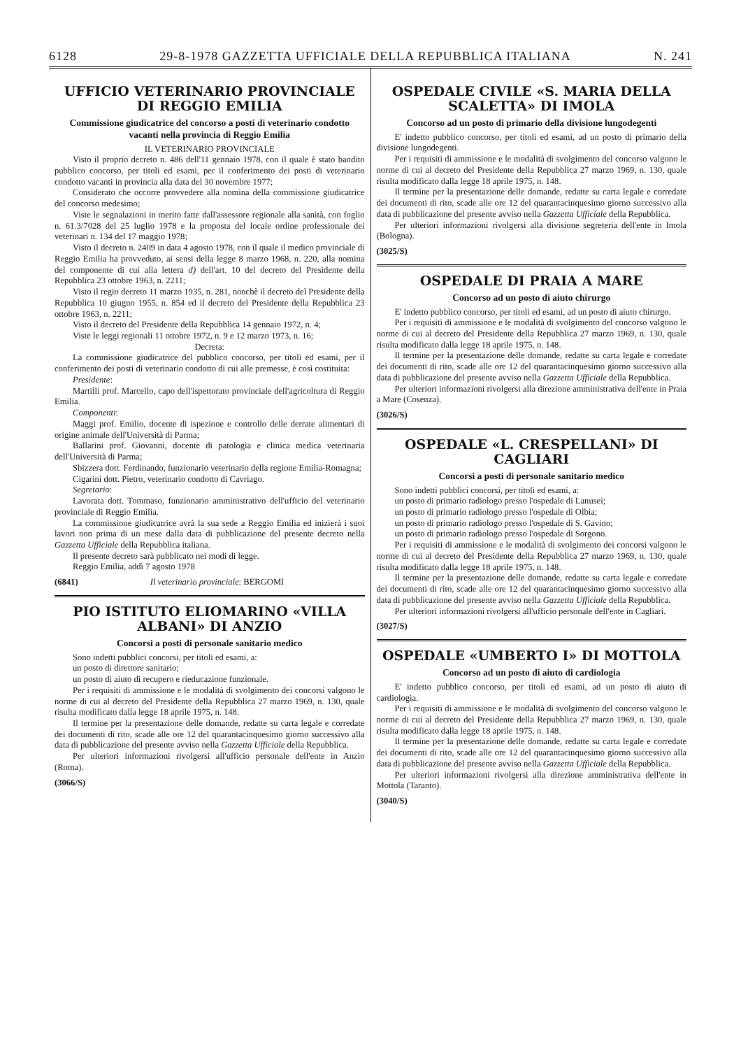6128 29-8-1978 GAZZETTA UFFICIALE DELLA REPUBBLICA ITALIANA N. 241
UFFICIO VETERINARIO PROVINCIALE DI REGGIO EMILIA
Commissione giudicatrice del concorso a posti di veterinario condotto vacanti nella provincia di Reggio Emilia
IL VETERINARIO PROVINCIALE
Visto il proprio decreto n. 486 dell'11 gennaio 1978, con il quale è stato bandito pubblico concorso, per titoli ed esami, per il conferimento dei posti di veterinario condotto vacanti in provincia alla data del 30 novembre 1977;
Considerato che occorre provvedere alla nomina della commissione giudicatrice del concorso medesimo;
Viste le segnalazioni in merito fatte dall'assessore regionale alla sanità, con foglio n. 61.3/7028 del 25 luglio 1978 e la proposta del locale ordine professionale dei veterinari n. 134 del 17 maggio 1978;
Visto il decreto n. 2409 in data 4 agosto 1978, con il quale il medico provinciale di Reggio Emilia ha provveduto, ai sensi della legge 8 marzo 1968, n. 220, alla nomina del componente di cui alla lettera d) dell'art. 10 del decreto del Presidente della Repubblica 23 ottobre 1963, n. 2211;
Visto il regio decreto 11 marzo 1935, n. 281, nonchè il decreto del Presidente della Repubblica 10 giugno 1955, n. 854 ed il decreto del Presidente della Repubblica 23 ottobre 1963, n. 2211;
Visto il decreto del Presidente della Repubblica 14 gennaio 1972, n. 4;
Viste le leggi regionali 11 ottobre 1972, n. 9 e 12 marzo 1973, n. 16;
Decreta:
La commissione giudicatrice del pubblico concorso, per titoli ed esami, per il conferimento dei posti di veterinario condotto di cui alle premesse, è così costituita:
Presidente:
Martilli prof. Marcello, capo dell'ispettorato provinciale dell'agricoltura di Reggio Emilia.
Componenti:
Maggi prof. Emilio, docente di ispezione e controllo delle derrate alimentari di origine animale dell'Università di Parma;
Ballarini prof. Giovanni, docente di patologia e clinica medica veterinaria dell'Università di Parma;
Sbizzera dott. Ferdinando, funzionario veterinario della regione Emilia-Romagna;
Cigarini dott. Pietro, veterinario condotto di Cavriago.
Segretario:
Lavorata dott. Tommaso, funzionario amministrativo dell'ufficio del veterinario provinciale di Reggio Emilia.
La commissione giudicatrice avrà la sua sede a Reggio Emilia ed inizierà i suoi lavori non prima di un mese dalla data di pubblicazione del presente decreto nella Gazzetta Ufficiale della Repubblica italiana.
Il presente decreto sarà pubblicato nei modi di legge.
Reggio Emilia, addì 7 agosto 1978
(6841) Il veterinario provinciale: BERGOMI
PIO ISTITUTO ELIOMARINO «VILLA ALBANI» DI ANZIO
Concorsi a posti di personale sanitario medico
Sono indetti pubblici concorsi, per titoli ed esami, a:
un posto di direttore sanitario;
un posto di aiuto di recupero e rieducazione funzionale.
Per i requisiti di ammissione e le modalità di svolgimento dei concorsi valgono le norme di cui al decreto del Presidente della Repubblica 27 marzo 1969, n. 130, quale risulta modificato dalla legge 18 aprile 1975, n. 148.
Il termine per la presentazione delle domande, redatte su carta legale e corredate dei documenti di rito, scade alle ore 12 del quarantacinquesimo giorno successivo alla data di pubblicazione del presente avviso nella Gazzetta Ufficiale della Repubblica.
Per ulteriori informazioni rivolgersi all'ufficio personale dell'ente in Anzio (Roma).
(3066/S)
OSPEDALE CIVILE «S. MARIA DELLA SCALETTA» DI IMOLA
Concorso ad un posto di primario della divisione lungodegenti
E' indetto pubblico concorso, per titoli ed esami, ad un posto di primario della divisione lungodegenti.
Per i requisiti di ammissione e le modalità di svolgimento del concorso valgono le norme di cui al decreto del Presidente della Repubblica 27 marzo 1969, n. 130, quale risulta modificato dalla legge 18 aprile 1975, n. 148.
Il termine per la presentazione delle domande, redatte su carta legale e corredate dei documenti di rito, scade alle ore 12 del quarantacinquesimo giorno successivo alla data di pubblicazione del presente avviso nella Gazzetta Ufficiale della Repubblica.
Per ulteriori informazioni rivolgersi alla divisione segreteria dell'ente in Imola (Bologna).
(3025/S)
OSPEDALE DI PRAIA A MARE
Concorso ad un posto di aiuto chirurgo
E' indetto pubblico concorso, per titoli ed esami, ad un posto di aiuto chirurgo.
Per i requisiti di ammissione e le modalità di svolgimento del concorso valgono le norme di cui al decreto del Presidente della Repubblica 27 marzo 1969, n. 130, quale risulta modificato dalla legge 18 aprile 1975, n. 148.
Il termine per la presentazione delle domande, redatte su carta legale e corredate dei documenti di rito, scade alle ore 12 del quarantacinquesimo giorno successivo alla data di pubblicazione del presente avviso nella Gazzetta Ufficiale della Repubblica.
Per ulteriori informazioni rivolgersi alla direzione amministrativa dell'ente in Praia a Mare (Cosenza).
(3026/S)
OSPEDALE «L. CRESPELLANI» DI CAGLIARI
Concorsi a posti di personale sanitario medico
Sono indetti pubblici concorsi, per titoli ed esami, a:
un posto di primario radiologo presso l'ospedale di Lanusei;
un posto di primario radiologo presso l'ospedale di Olbia;
un posto di primario radiologo presso l'ospedale di S. Gavino;
un posto di primario radiologo presso l'ospedale di Sorgono.
Per i requisiti di ammissione e le modalità di svolgimento dei concorsi valgono le norme di cui al decreto del Presidente della Repubblica 27 marzo 1969, n. 130, quale risulta modificato dalla legge 18 aprile 1975, n. 148.
Il termine per la presentazione delle domande, redatte su carta legale e corredate dei documenti di rito, scade alle ore 12 del quarantacinquesimo giorno successivo alla data di pubblicazione del presente avviso nella Gazzetta Ufficiale della Repubblica.
Per ulteriori informazioni rivolgersi all'ufficio personale dell'ente in Cagliari.
(3027/S)
OSPEDALE «UMBERTO I» DI MOTTOLA
Concorso ad un posto di aiuto di cardiologia
E' indetto pubblico concorso, per titoli ed esami, ad un posto di aiuto di cardiologia.
Per i requisiti di ammissione e le modalità di svolgimento del concorso valgono le norme di cui al decreto del Presidente della Repubblica 27 marzo 1969, n. 130, quale risulta modificato dalla legge 18 aprile 1975, n. 148.
Il termine per la presentazione delle domande, redatte su carta legale e corredate dei documenti di rito, scade alle ore 12 del quarantacinquesimo giorno successivo alla data di pubblicazione del presente avviso nella Gazzetta Ufficiale della Repubblica.
Per ulteriori informazioni rivolgersi alla direzione amministrativa dell'ente in Mottola (Taranto).
(3040/S)